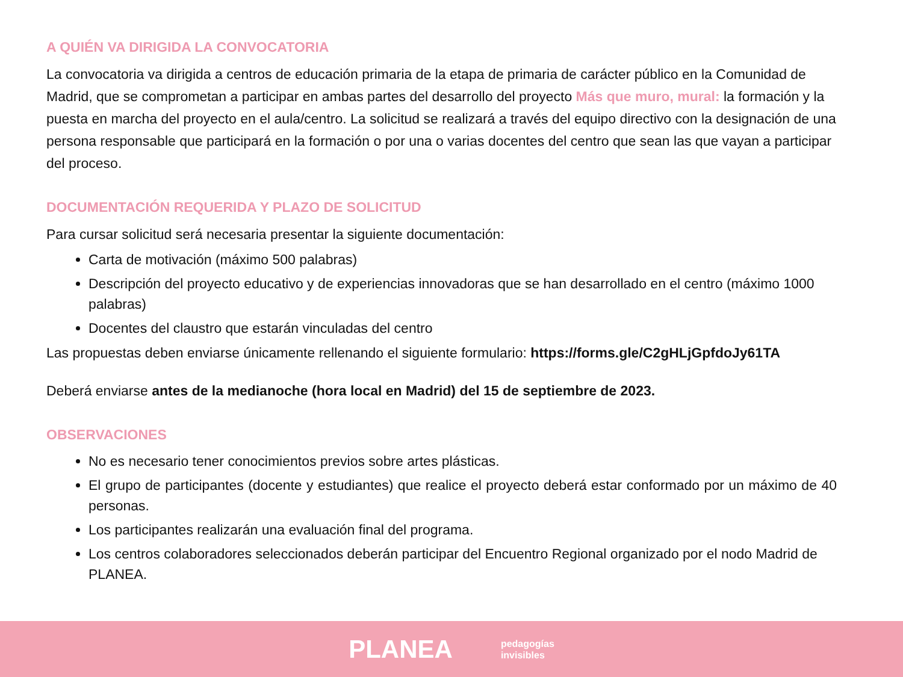A QUIÉN VA DIRIGIDA LA CONVOCATORIA
La convocatoria va dirigida a centros de educación primaria de la etapa de primaria de carácter público en la Comunidad de Madrid, que se comprometan a participar en ambas partes del desarrollo del proyecto Más que muro, mural: la formación y la puesta en marcha del proyecto en el aula/centro. La solicitud se realizará a través del equipo directivo con la designación de una persona responsable que participará en la formación o por una o varias docentes del centro que sean las que vayan a participar del proceso.
DOCUMENTACIÓN REQUERIDA Y PLAZO DE SOLICITUD
Para cursar solicitud será necesaria presentar la siguiente documentación:
Carta de motivación (máximo 500 palabras)
Descripción del proyecto educativo y de experiencias innovadoras que se han desarrollado en el centro (máximo 1000 palabras)
Docentes del claustro que estarán vinculadas del centro
Las propuestas deben enviarse únicamente rellenando el siguiente formulario: https://forms.gle/C2gHLjGpfdoJy61TA
Deberá enviarse antes de la medianoche (hora local en Madrid) del 15 de septiembre de 2023.
OBSERVACIONES
No es necesario tener conocimientos previos sobre artes plásticas.
El grupo de participantes (docente y estudiantes) que realice el proyecto deberá estar conformado por un máximo de 40 personas.
Los participantes realizarán una evaluación final del programa.
Los centros colaboradores seleccionados deberán participar del Encuentro Regional organizado por el nodo Madrid de PLANEA.
PLANEA
pedagogías
invisibles